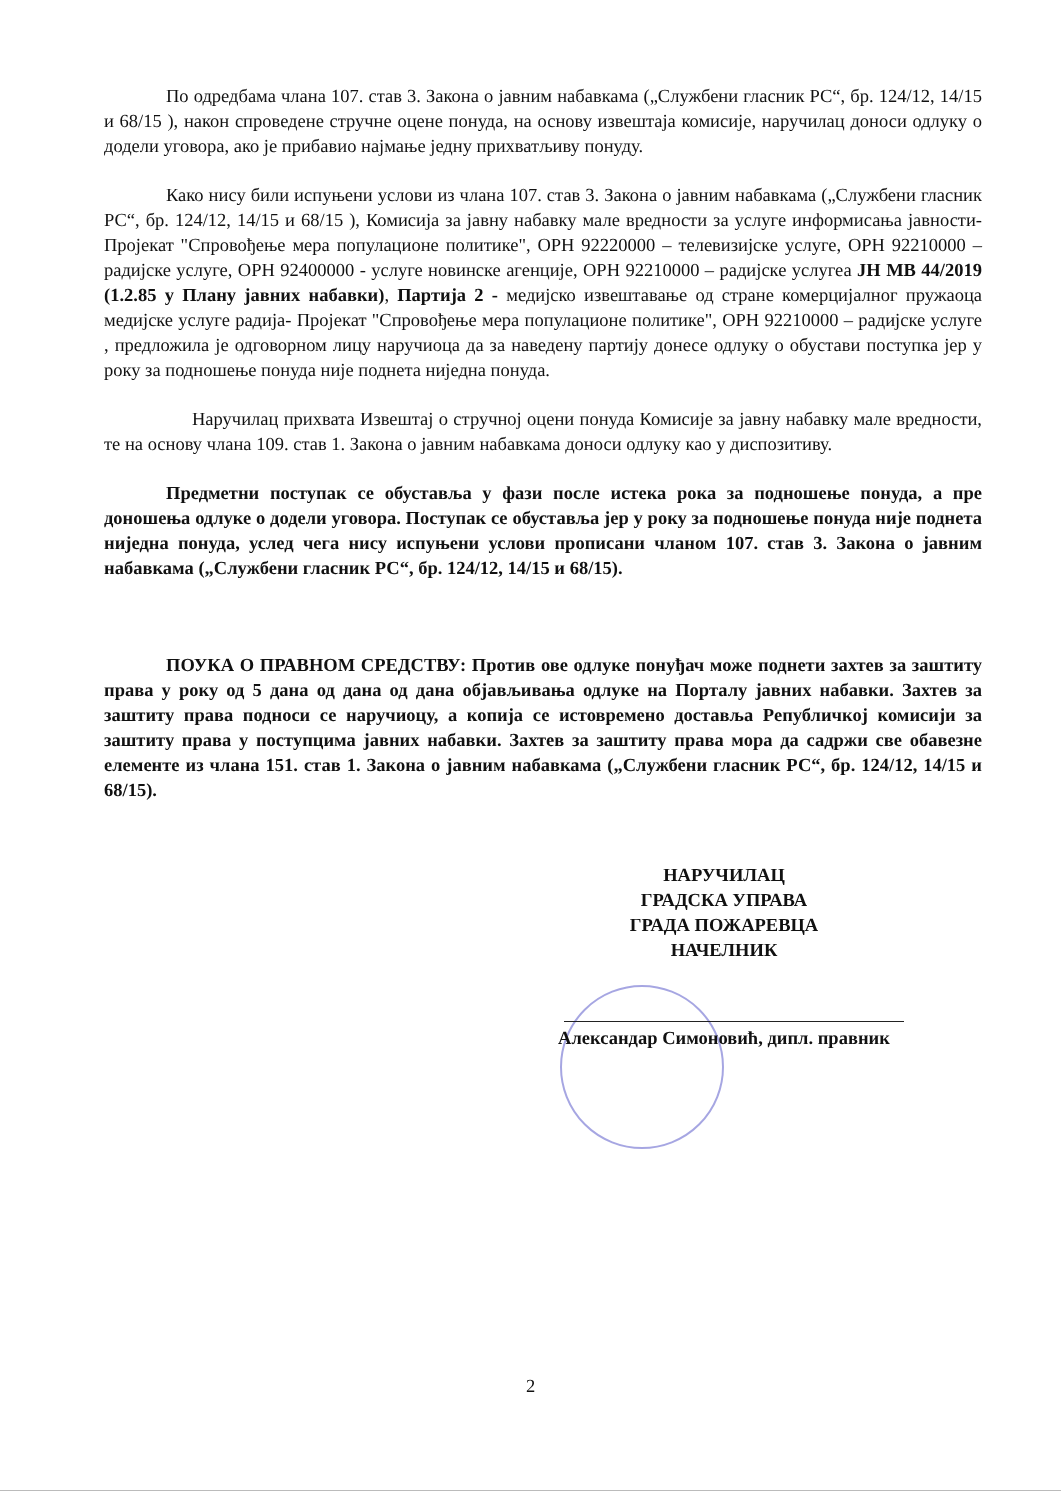По одредбама члана 107. став 3. Закона о јавним набавкама („Службени гласник РС“, бр. 124/12, 14/15 и 68/15 ), након спроведене стручне оцене понуда, на основу извештаја комисије, наручилац доноси одлуку о додели уговора, ако је прибавио најмање једну прихватљиву понуду.
Како нису били испуњени услови из члана 107. став 3. Закона о јавним набавкама („Службени гласник РС“, бр. 124/12, 14/15 и 68/15 ), Комисија за јавну набавку мале вредности за услуге информисања јавности- Пројекат "Спровођење мера популационе политике", ОРН 92220000 – телевизијске услуге, ОРН 92210000 – радијске услуге, ОРН 92400000 - услуге новинске агенције, ОРН 92210000 – радијске услугеа ЈН МВ 44/2019 (1.2.85 у Плану јавних набавки), Партија 2 - медијско извештавање од стране комерцијалног пружаоца медијске услуге радија- Пројекат "Спровођење мера популационе политике", ОРН 92210000 – радијске услуге , предложила је одговорном лицу наручиоца да за наведену партију донесе одлуку о обустави поступка јер у року за подношење понуда није поднета ниједна понуда.
Наручилац прихвата Извештај о стручној оцени понуда Комисије за јавну набавку мале вредности, те на основу члана 109. став 1. Закона о јавним набавкама доноси одлуку као у диспозитиву.
Предметни поступак се обуставља у фази после истека рока за подношење понуда, а пре доношења одлуке о додели уговора. Поступак се обуставља јер у року за подношење понуда није поднета ниједна понуда, услед чега нису испуњени услови прописани чланом 107. став 3. Закона о јавним набавкама („Службени гласник РС“, бр. 124/12, 14/15 и 68/15).
ПОУКА О ПРАВНОМ СРЕДСТВУ: Против ове одлуке понуђач може поднети захтев за заштиту права у року од 5 дана од дана од дана објављивања одлуке на Порталу јавних набавки. Захтев за заштиту права подноси се наручиоцу, а копија се истовремено доставља Републичкој комисији за заштиту права у поступцима јавних набавки. Захтев за заштиту права мора да садржи све обавезне елементе из члана 151. став 1. Закона о јавним набавкама („Службени гласник РС“, бр. 124/12, 14/15 и 68/15).
НАРУЧИЛАЦ
ГРАДСКА УПРАВА
ГРАДА ПОЖАРЕВЦА
НАЧЕЛНИК
Александар Симоновић, дипл. правник
2